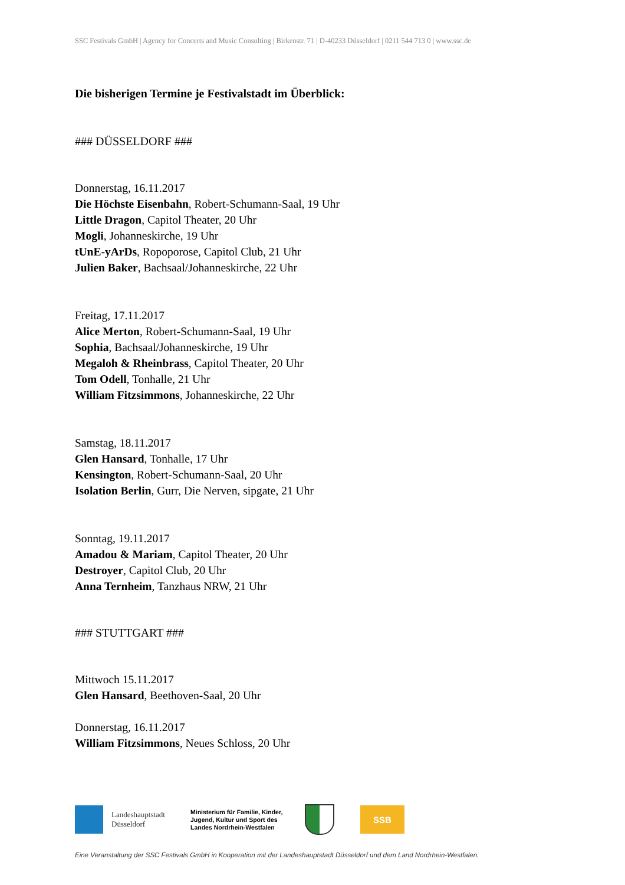SSC Festivals GmbH | Agency for Concerts and Music Consulting | Birkenstr. 71 | D-40233 Düsseldorf | 0211 544 713 0 | www.ssc.de
Die bisherigen Termine je Festivalstadt im Überblick:
### DÜSSELDORF ###
Donnerstag, 16.11.2017
Die Höchste Eisenbahn, Robert-Schumann-Saal, 19 Uhr
Little Dragon, Capitol Theater, 20 Uhr
Mogli, Johanneskirche, 19 Uhr
tUnE-yArDs, Ropoporose, Capitol Club, 21 Uhr
Julien Baker, Bachsaal/Johanneskirche, 22 Uhr
Freitag, 17.11.2017
Alice Merton, Robert-Schumann-Saal, 19 Uhr
Sophia, Bachsaal/Johanneskirche, 19 Uhr
Megaloh & Rheinbrass, Capitol Theater, 20 Uhr
Tom Odell, Tonhalle, 21 Uhr
William Fitzsimmons, Johanneskirche, 22 Uhr
Samstag, 18.11.2017
Glen Hansard, Tonhalle, 17 Uhr
Kensington, Robert-Schumann-Saal, 20 Uhr
Isolation Berlin, Gurr, Die Nerven, sipgate, 21 Uhr
Sonntag, 19.11.2017
Amadou & Mariam, Capitol Theater, 20 Uhr
Destroyer, Capitol Club, 20 Uhr
Anna Ternheim, Tanzhaus NRW, 21 Uhr
### STUTTGART ###
Mittwoch 15.11.2017
Glen Hansard, Beethoven-Saal, 20 Uhr
Donnerstag, 16.11.2017
William Fitzsimmons, Neues Schloss, 20 Uhr
Landeshauptstadt Düsseldorf
Ministerium für Familie, Kinder, Jugend, Kultur und Sport des Landes Nordrhein-Westfalen
SSB
Eine Veranstaltung der SSC Festivals GmbH in Kooperation mit der Landeshauptstadt Düsseldorf und dem Land Nordrhein-Westfalen.